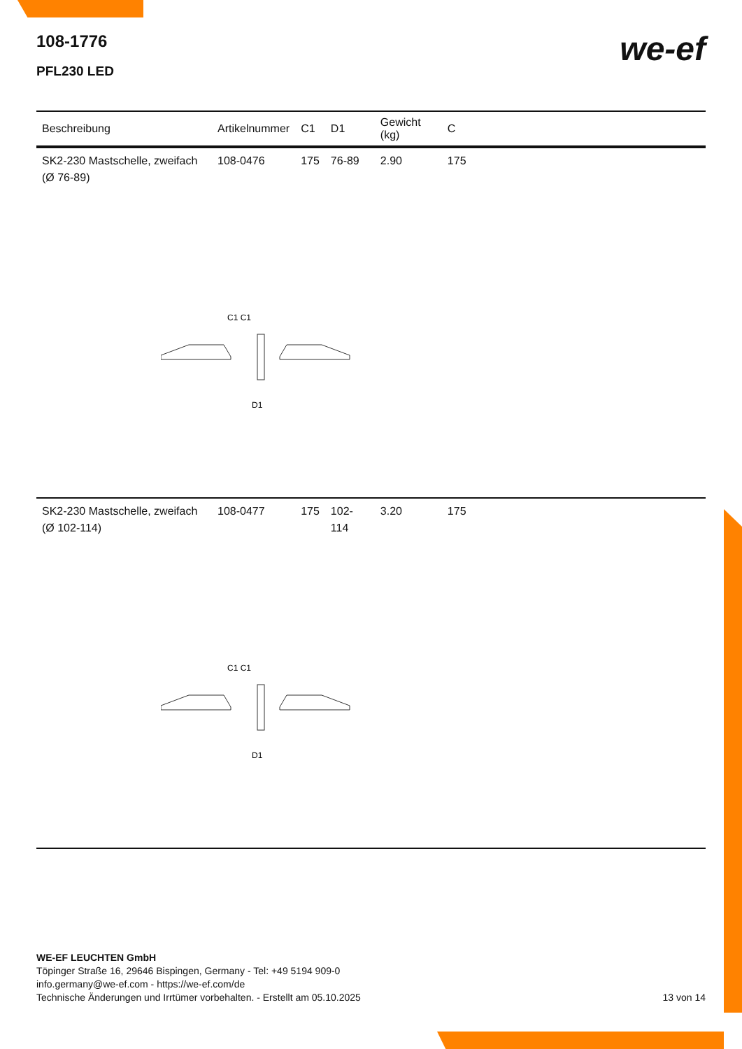we-ef
108-1776
PFL230 LED
| Beschreibung | Artikelnummer | C1 | D1 | Gewicht (kg) | C |
| --- | --- | --- | --- | --- | --- |
| SK2-230 Mastschelle, zweifach (Ø 76-89) | 108-0476 | 175 | 76-89 | 2.90 | 175 |
| C1 C1 D1 | | | | | |
| SK2-230 Mastschelle, zweifach (Ø 102-114) | 108-0477 | 175 | 102-114 | 3.20 | 175 |
| C1 C1 D1 | | | | | |
WE-EF LEUCHTEN GmbH
Töpinger Straße 16, 29646 Bispingen, Germany - Tel: +49 5194 909-0
info.germany@we-ef.com - https://we-ef.com/de
Technische Änderungen und Irrtümer vorbehalten. - Erstellt am 05.10.2025
13 von 14